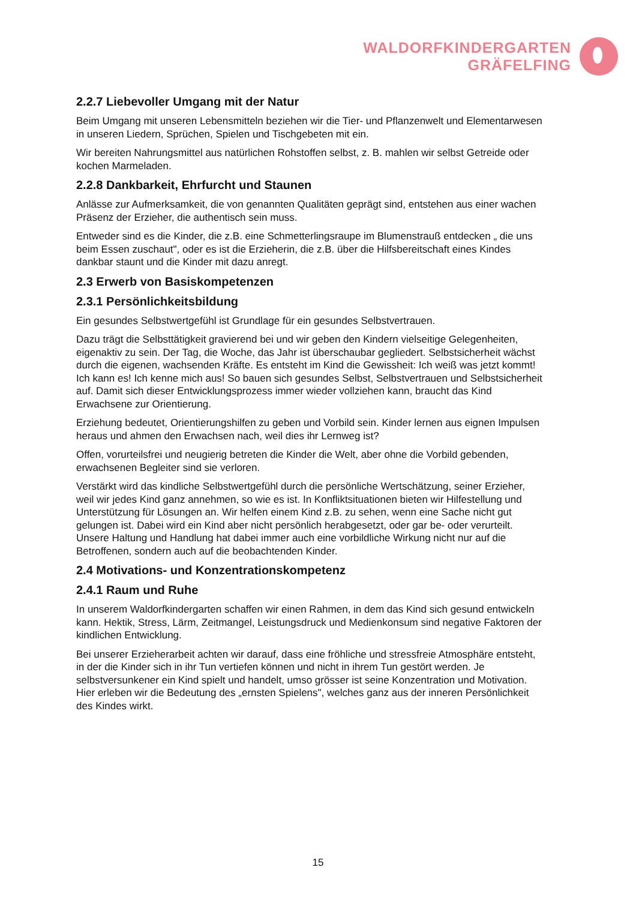WALDORFKINDERGARTEN
GRÄFELFING
2.2.7 Liebevoller Umgang mit der Natur
Beim Umgang mit unseren Lebensmitteln beziehen wir die Tier- und Pflanzenwelt und Elementarwesen in unseren Liedern, Sprüchen, Spielen und Tischgebeten mit ein.
Wir bereiten Nahrungsmittel aus natürlichen Rohstoffen selbst, z. B. mahlen wir selbst Getreide oder kochen Marmeladen.
2.2.8 Dankbarkeit, Ehrfurcht und Staunen
Anlässe zur Aufmerksamkeit, die von genannten Qualitäten geprägt sind, entstehen aus einer wachen Präsenz der Erzieher, die authentisch sein muss.
Entweder sind es die Kinder, die z.B. eine Schmetterlingsraupe im Blumenstrauß entdecken „ die uns beim Essen zuschaut", oder es ist die Erzieherin, die z.B. über die Hilfsbereitschaft eines Kindes dankbar staunt und die Kinder mit dazu anregt.
2.3 Erwerb von Basiskompetenzen
2.3.1 Persönlichkeitsbildung
Ein gesundes Selbstwertgefühl ist Grundlage für ein gesundes Selbstvertrauen.
Dazu trägt die Selbsttätigkeit gravierend bei und wir geben den Kindern vielseitige Gelegenheiten, eigenaktiv zu sein. Der Tag, die Woche, das Jahr ist überschaubar gegliedert. Selbstsicherheit wächst durch die eigenen, wachsenden Kräfte. Es entsteht im Kind die Gewissheit: Ich weiß was jetzt kommt! Ich kann es! Ich kenne mich aus! So bauen sich gesundes Selbst, Selbstvertrauen und Selbstsicherheit auf. Damit sich dieser Entwicklungsprozess immer wieder vollziehen kann, braucht das Kind Erwachsene zur Orientierung.
Erziehung bedeutet, Orientierungshilfen zu geben und Vorbild sein. Kinder lernen aus eignen Impulsen heraus und ahmen den Erwachsen nach, weil dies ihr Lernweg ist?
Offen, vorurteilsfrei und neugierig betreten die Kinder die Welt, aber ohne die Vorbild gebenden, erwachsenen Begleiter sind sie verloren.
Verstärkt wird das kindliche Selbstwertgefühl durch die persönliche Wertschätzung, seiner Erzieher, weil wir jedes Kind ganz annehmen, so wie es ist. In Konfliktsituationen bieten wir Hilfestellung und Unterstützung für Lösungen an. Wir helfen einem Kind z.B. zu sehen, wenn eine Sache nicht gut gelungen ist. Dabei wird ein Kind aber nicht persönlich herabgesetzt, oder gar be- oder verurteilt. Unsere Haltung und Handlung hat dabei immer auch eine vorbildliche Wirkung nicht nur auf die Betroffenen, sondern auch auf die beobachtenden Kinder.
2.4 Motivations- und Konzentrationskompetenz
2.4.1 Raum und Ruhe
In unserem Waldorfkindergarten schaffen wir einen Rahmen, in dem das Kind sich gesund entwickeln kann. Hektik, Stress, Lärm, Zeitmangel, Leistungsdruck und Medienkonsum sind negative Faktoren der kindlichen Entwicklung.
Bei unserer Erzieherarbeit achten wir darauf, dass eine fröhliche und stressfreie Atmosphäre entsteht, in der die Kinder sich in ihr Tun vertiefen können und nicht in ihrem Tun gestört werden. Je selbstversunkener ein Kind spielt und handelt, umso grösser ist seine Konzentration und Motivation. Hier erleben wir die Bedeutung des „ernsten Spielens", welches ganz aus der inneren Persönlichkeit des Kindes wirkt.
15